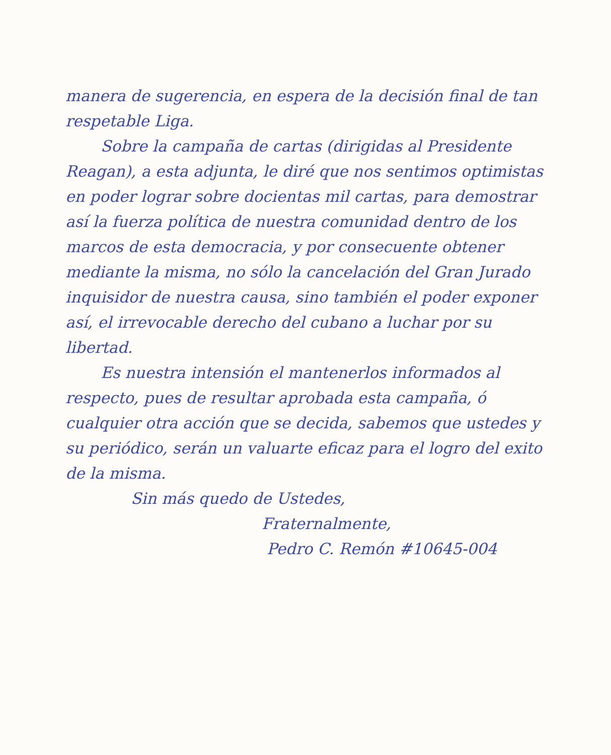manera de sugerencia, en espera de la decisión final de tan respetable Liga.
Sobre la campaña de cartas (dirigidas al Presidente Reagan), a esta adjunta, le diré que nos sentimos optimistas en poder lograr sobre docientas mil cartas, para demostrar así la fuerza política de nuestra comunidad dentro de los marcos de esta democracia, y por consecuente obtener mediante la misma, no sólo la cancelación del Gran Jurado inquisidor de nuestra causa, sino también el poder exponer así, el irrevocable derecho del cubano a luchar por su libertad.
Es nuestra intensión el mantenerlos informados al respecto, pues de resultar aprobada esta campaña, ó cualquier otra acción que se decida, sabemos que ustedes y su periódico, serán un valuarte eficaz para el logro del exito de la misma.
Sin más quedo de Ustedes,
Fraternalmente,
Pedro C. Remón #10645-004